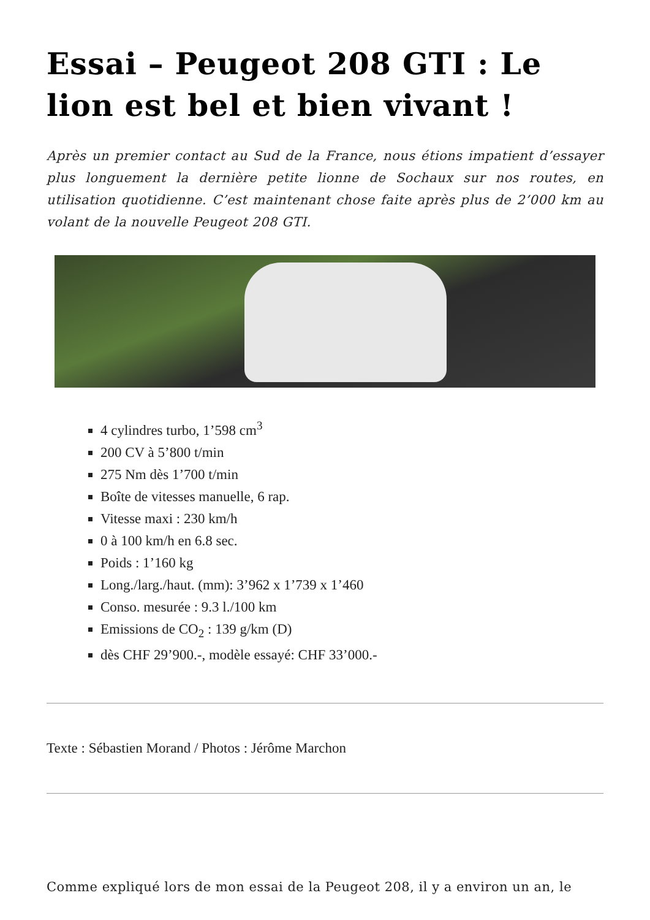Essai – Peugeot 208 GTI : Le lion est bel et bien vivant !
Après un premier contact au Sud de la France, nous étions impatient d’essayer plus longuement la dernière petite lionne de Sochaux sur nos routes, en utilisation quotidienne. C’est maintenant chose faite après plus de 2’000 km au volant de la nouvelle Peugeot 208 GTI.
4 cylindres turbo, 1’598 cm<sup>3</sup>
200 CV à 5’800 t/min
275 Nm dès 1’700 t/min
Boîte de vitesses manuelle, 6 rap.
Vitesse maxi : 230 km/h
0 à 100 km/h en 6.8 sec.
Poids : 1’160 kg
Long./larg./haut. (mm): 3’962 x 1’739 x 1’460
Conso. mesurée : 9.3 l./100 km
Emissions de CO<sub>2</sub> : 139 g/km (D)
dès CHF 29’900.-, modèle essayé: CHF 33’000.-
Texte : Sébastien Morand / Photos : Jérôme Marchon
Comme expliqué lors de mon essai de la Peugeot 208, il y a environ un an, le